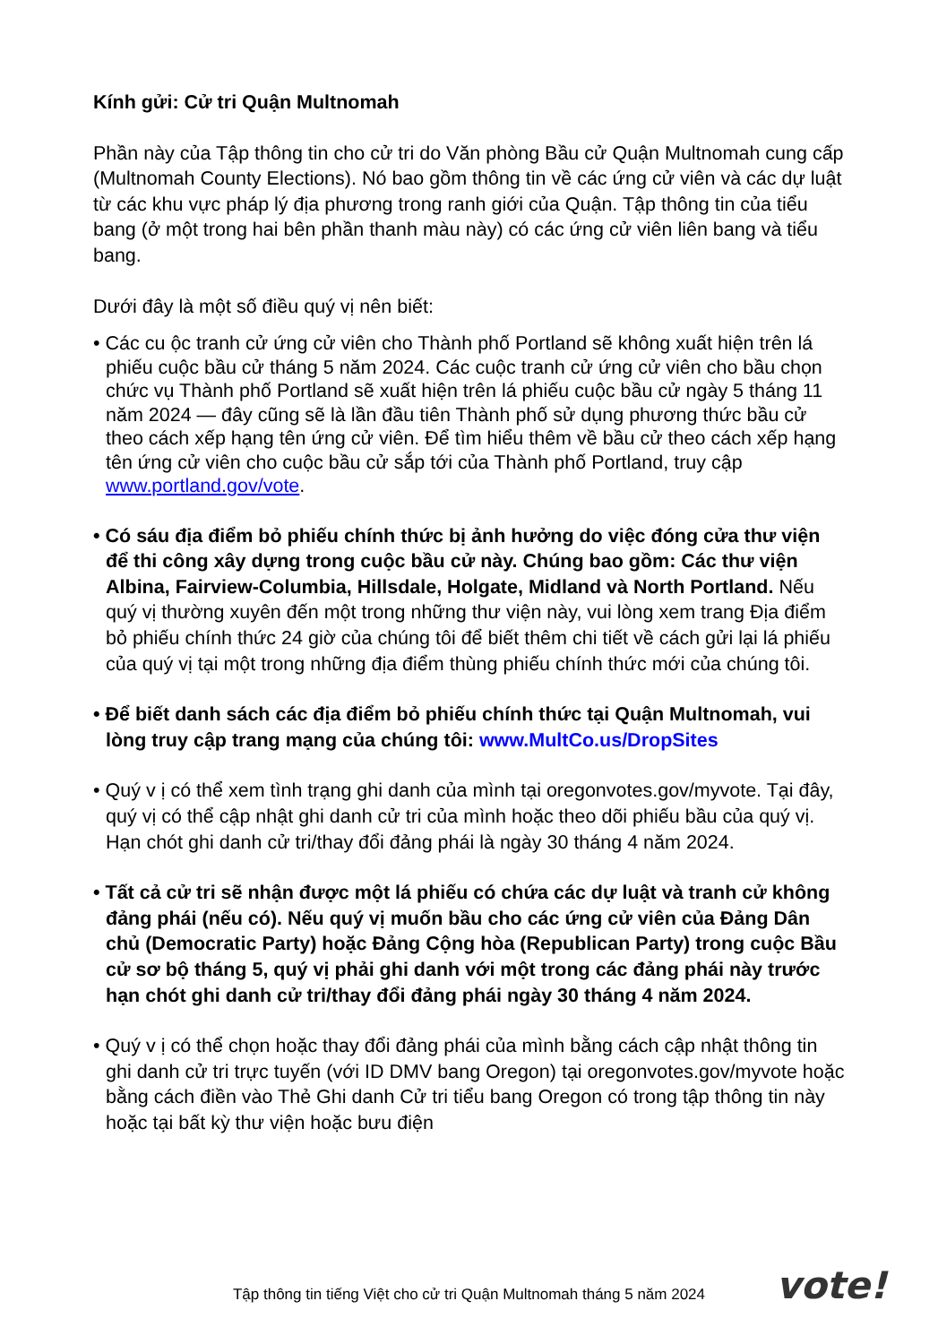Kính gửi: Cử tri Quận Multnomah
Phần này của Tập thông tin cho cử tri do Văn phòng Bầu cử Quận Multnomah cung cấp (Multnomah County Elections). Nó bao gồm thông tin về các ứng cử viên và các dự luật từ các khu vực pháp lý địa phương trong ranh giới của Quận. Tập thông tin của tiểu bang (ở một trong hai bên phần thanh màu này) có các ứng cử viên liên bang và tiểu bang.
Dưới đây là một số điều quý vị nên biết:
• Các cu ộc tranh cử ứng cử viên cho Thành phố Portland sẽ không xuất hiện trên lá phiếu cuộc bầu cử tháng 5 năm 2024. Các cuộc tranh cử ứng cử viên cho bầu chọn chức vụ Thành phố Portland sẽ xuất hiện trên lá phiếu cuộc bầu cử ngày 5 tháng 11 năm 2024 — đây cũng sẽ là lần đầu tiên Thành phố sử dụng phương thức bầu cử theo cách xếp hạng tên ứng cử viên. Để tìm hiểu thêm về bầu cử theo cách xếp hạng tên ứng cử viên cho cuộc bầu cử sắp tới của Thành phố Portland, truy cập www.portland.gov/vote.
• Có sáu địa điểm bỏ phiếu chính thức bị ảnh hưởng do việc đóng cửa thư viện để thi công xây dựng trong cuộc bầu cử này. Chúng bao gồm: Các thư viện Albina, Fairview-Columbia, Hillsdale, Holgate, Midland và North Portland. Nếu quý vị thường xuyên đến một trong những thư viện này, vui lòng xem trang Địa điểm bỏ phiếu chính thức 24 giờ của chúng tôi để biết thêm chi tiết về cách gửi lại lá phiếu của quý vị tại một trong những địa điểm thùng phiếu chính thức mới của chúng tôi.
• Để biết danh sách các địa điểm bỏ phiếu chính thức tại Quận Multnomah, vui lòng truy cập trang mạng của chúng tôi: www.MultCo.us/DropSites
• Quý v ị có thể xem tình trạng ghi danh của mình tại oregonvotes.gov/myvote. Tại đây, quý vị có thể cập nhật ghi danh cử tri của mình hoặc theo dõi phiếu bầu của quý vị. Hạn chót ghi danh cử tri/thay đổi đảng phái là ngày 30 tháng 4 năm 2024.
• Tất cả cử tri sẽ nhận được một lá phiếu có chứa các dự luật và tranh cử không đảng phái (nếu có). Nếu quý vị muốn bầu cho các ứng cử viên của Đảng Dân chủ (Democratic Party) hoặc Đảng Cộng hòa (Republican Party) trong cuộc Bầu cử sơ bộ tháng 5, quý vị phải ghi danh với một trong các đảng phái này trước hạn chót ghi danh cử tri/thay đổi đảng phái ngày 30 tháng 4 năm 2024.
• Quý v ị có thể chọn hoặc thay đổi đảng phái của mình bằng cách cập nhật thông tin ghi danh cử tri trực tuyến (với ID DMV bang Oregon) tại oregonvotes.gov/myvote hoặc bằng cách điền vào Thẻ Ghi danh Cử tri tiểu bang Oregon có trong tập thông tin này hoặc tại bất kỳ thư viện hoặc bưu điện
Tập thông tin tiếng Việt cho cử tri Quận Multnomah tháng 5 năm 2024 vote!